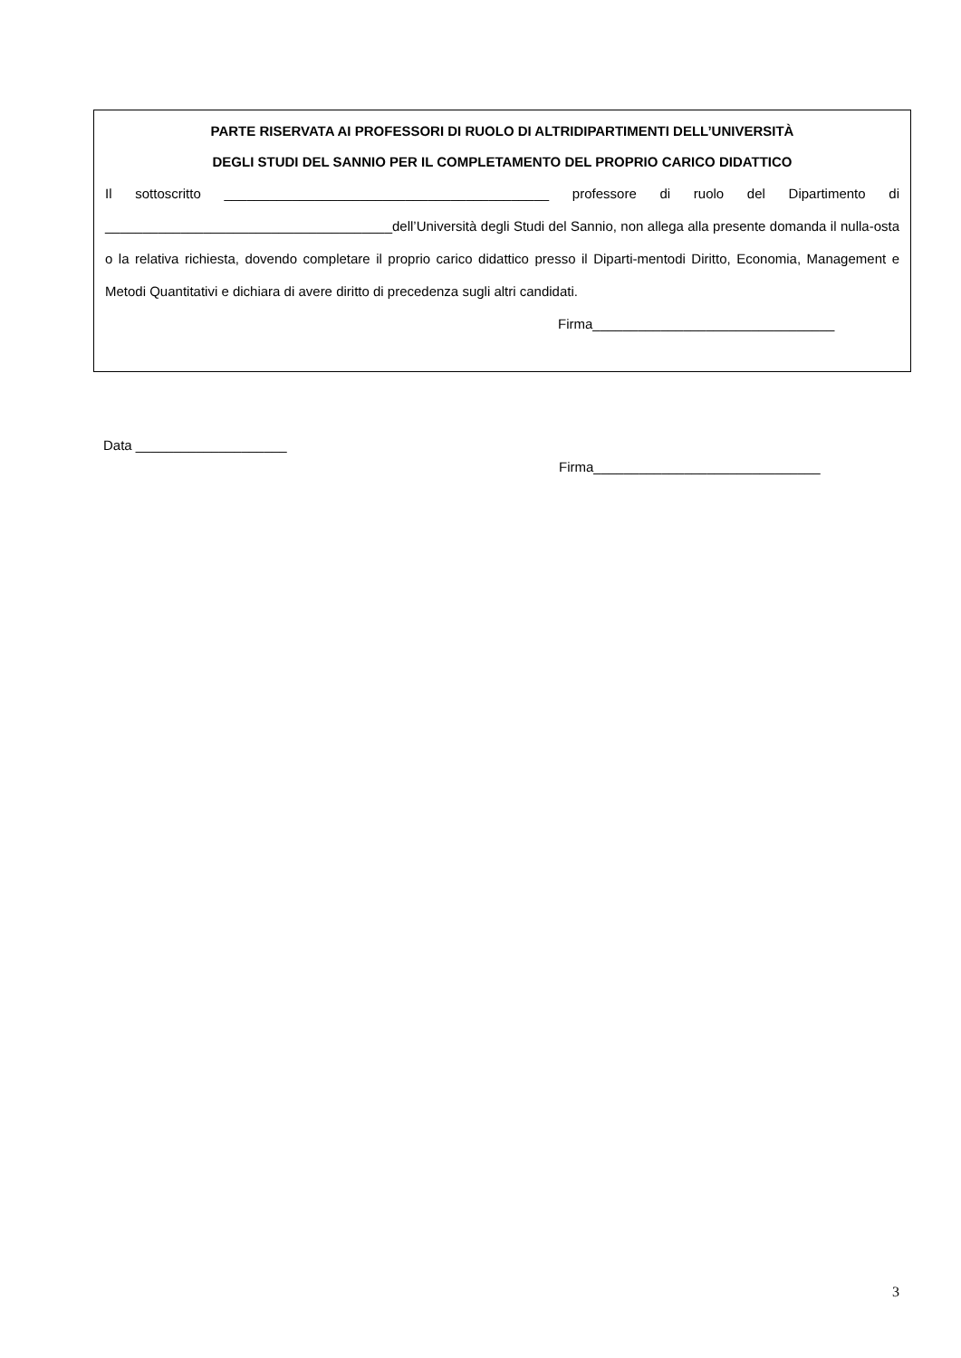PARTE RISERVATA AI PROFESSORI DI RUOLO DI ALTRIDIPARTIMENTI DELL’UNIVERSITÀ
DEGLI STUDI DEL SANNIO PER IL COMPLETAMENTO DEL PROPRIO CARICO DIDATTICO
Il sottoscritto ___________________________________________ professore di ruolo del Dipartimento di ______________________________________dell’Università degli Studi del Sannio, non allega alla presente domanda il nulla-osta o la relativa richiesta, dovendo completare il proprio carico didattico presso il Diparti-mentodi Diritto, Economia, Management e Metodi Quantitativi e dichiara di avere diritto di precedenza sugli altri candidati.
Firma________________________________
Data ____________________
Firma______________________________
3